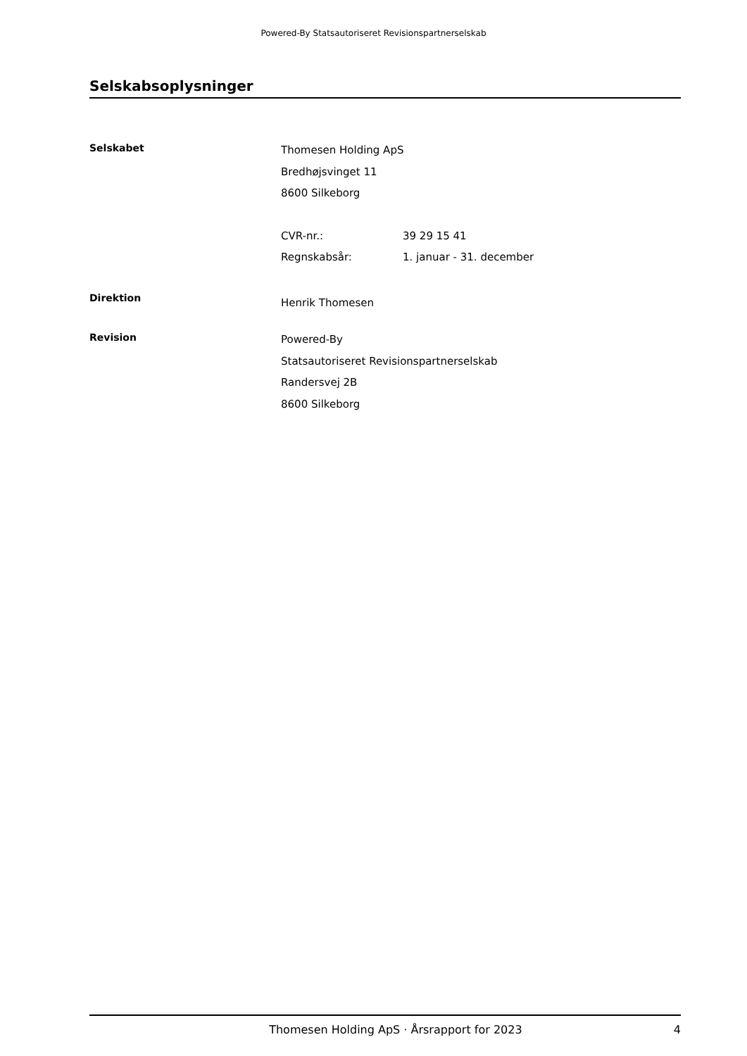Powered-By Statsautoriseret Revisionspartnerselskab
Selskabsoplysninger
Selskabet
Thomesen Holding ApS
Bredhøjsvinget 11
8600 Silkeborg
CVR-nr.: 39 29 15 41
Regnskabsår: 1. januar - 31. december
Direktion
Henrik Thomesen
Revision
Powered-By
Statsautoriseret Revisionspartnerselskab
Randersvej 2B
8600 Silkeborg
Thomesen Holding ApS · Årsrapport for 2023 4